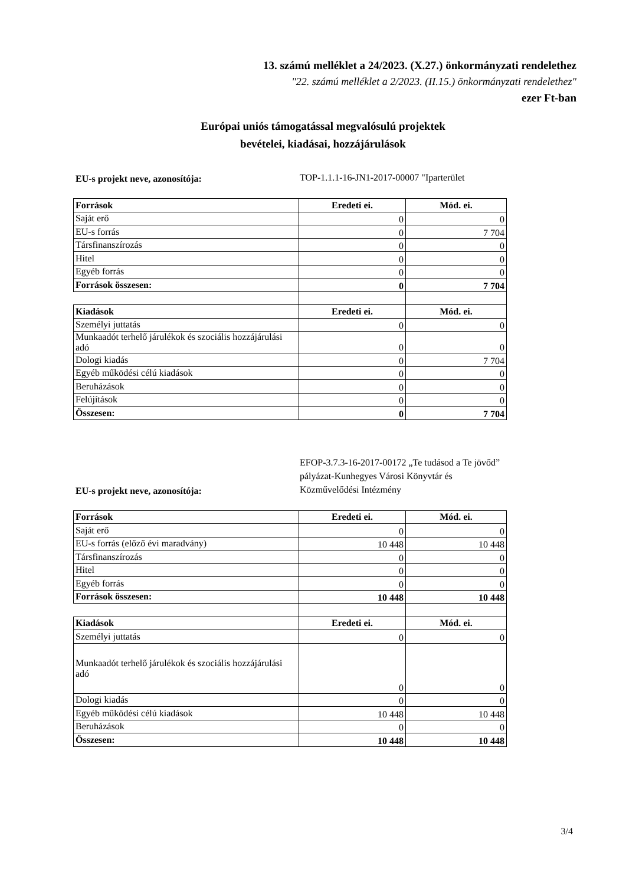13. számú melléklet a 24/2023. (X.27.) önkormányzati rendelethez
"22. számú melléklet a 2/2023. (II.15.) önkormányzati rendelethez"
ezer Ft-ban
Európai uniós támogatással megvalósulú projektek
bevételei, kiadásai, hozzájárulások
EU-s projekt neve, azonosítója: TOP-1.1.1-16-JN1-2017-00007 "Iparterület
| Források | Eredeti ei. | Mód. ei. |
| --- | --- | --- |
| Saját erő | 0 | 0 |
| EU-s forrás | 0 | 7 704 |
| Társfinanszírozás | 0 | 0 |
| Hitel | 0 | 0 |
| Egyéb forrás | 0 | 0 |
| Források összesen: | 0 | 7 704 |
| Kiadások | Eredeti ei. | Mód. ei. |
| Személyi juttatás | 0 | 0 |
| Munkaadót terhelő járulékok és szociális hozzájárulási adó | 0 | 0 |
| Dologi kiadás | 0 | 7 704 |
| Egyéb működési célú kiadások | 0 | 0 |
| Beruházások | 0 | 0 |
| Felújítások | 0 | 0 |
| Összesen: | 0 | 7 704 |
EU-s projekt neve, azonosítója: EFOP-3.7.3-16-2017-00172 „Te tudásod a Te jövőd” pályázat-Kunhegyes Városi Könyvtár és Közművelődési Intézmény
| Források | Eredeti ei. | Mód. ei. |
| --- | --- | --- |
| Saját erő | 0 | 0 |
| EU-s forrás (előző évi maradvány) | 10 448 | 10 448 |
| Társfinanszírozás | 0 | 0 |
| Hitel | 0 | 0 |
| Egyéb forrás | 0 | 0 |
| Források összesen: | 10 448 | 10 448 |
| Kiadások | Eredeti ei. | Mód. ei. |
| Személyi juttatás | 0 | 0 |
| Munkaadót terhelő járulékok és szociális hozzájárulási adó | 0 | 0 |
| Dologi kiadás | 0 | 0 |
| Egyéb működési célú kiadások | 10 448 | 10 448 |
| Beruházások | 0 | 0 |
| Összesen: | 10 448 | 10 448 |
3/4